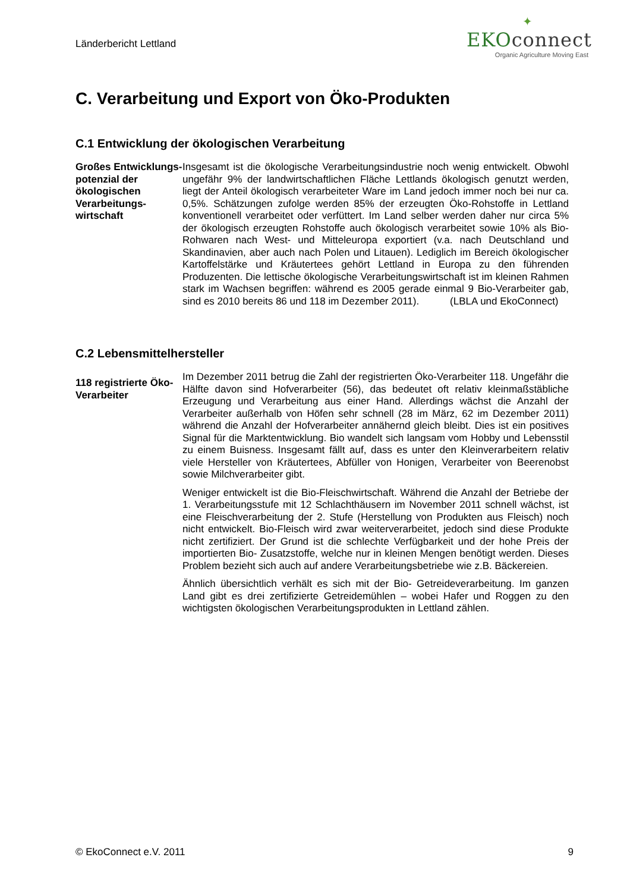Länderbericht Lettland
✦
EKOconnect
Organic Agriculture Moving East
C. Verarbeitung und Export von Öko-Produkten
C.1 Entwicklung der ökologischen Verarbeitung
Großes Entwicklungs-potenzial der ökologischen Verarbeitungs-wirtschaft
Insgesamt ist die ökologische Verarbeitungsindustrie noch wenig entwickelt. Obwohl ungefähr 9% der landwirtschaftlichen Fläche Lettlands ökologisch genutzt werden, liegt der Anteil ökologisch verarbeiteter Ware im Land jedoch immer noch bei nur ca. 0,5%. Schätzungen zufolge werden 85% der erzeugten Öko-Rohstoffe in Lettland konventionell verarbeitet oder verfüttert. Im Land selber werden daher nur circa 5% der ökologisch erzeugten Rohstoffe auch ökologisch verarbeitet sowie 10% als Bio- Rohwaren nach West- und Mitteleuropa exportiert (v.a. nach Deutschland und Skandinavien, aber auch nach Polen und Litauen). Lediglich im Bereich ökologischer Kartoffelstärke und Kräutertees gehört Lettland in Europa zu den führenden Produzenten. Die lettische ökologische Verarbeitungswirtschaft ist im kleinen Rahmen stark im Wachsen begriffen: während es 2005 gerade einmal 9 Bio-Verarbeiter gab, sind es 2010 bereits 86 und 118 im Dezember 2011). (LBLA und EkoConnect)
C.2 Lebensmittelhersteller
118 registrierte Öko-Verarbeiter
Im Dezember 2011 betrug die Zahl der registrierten Öko-Verarbeiter 118. Ungefähr die Hälfte davon sind Hofverarbeiter (56), das bedeutet oft relativ kleinmaßstäbliche Erzeugung und Verarbeitung aus einer Hand. Allerdings wächst die Anzahl der Verarbeiter außerhalb von Höfen sehr schnell (28 im März, 62 im Dezember 2011) während die Anzahl der Hofverarbeiter annähernd gleich bleibt. Dies ist ein positives Signal für die Marktentwicklung. Bio wandelt sich langsam vom Hobby und Lebensstil zu einem Buisness. Insgesamt fällt auf, dass es unter den Kleinverarbeitern relativ viele Hersteller von Kräutertees, Abfüller von Honigen, Verarbeiter von Beerenobst sowie Milchverarbeiter gibt.
Weniger entwickelt ist die Bio-Fleischwirtschaft. Während die Anzahl der Betriebe der 1. Verarbeitungsstufe mit 12 Schlachthäusern im November 2011 schnell wächst, ist eine Fleischverarbeitung der 2. Stufe (Herstellung von Produkten aus Fleisch) noch nicht entwickelt. Bio-Fleisch wird zwar weiterverarbeitet, jedoch sind diese Produkte nicht zertifiziert. Der Grund ist die schlechte Verfügbarkeit und der hohe Preis der importierten Bio- Zusatzstoffe, welche nur in kleinen Mengen benötigt werden. Dieses Problem bezieht sich auch auf andere Verarbeitungsbetriebe wie z.B. Bäckereien.
Ähnlich übersichtlich verhält es sich mit der Bio- Getreideverarbeitung. Im ganzen Land gibt es drei zertifizierte Getreidemühlen – wobei Hafer und Roggen zu den wichtigsten ökologischen Verarbeitungsprodukten in Lettland zählen.
© EkoConnect e.V. 2011 9